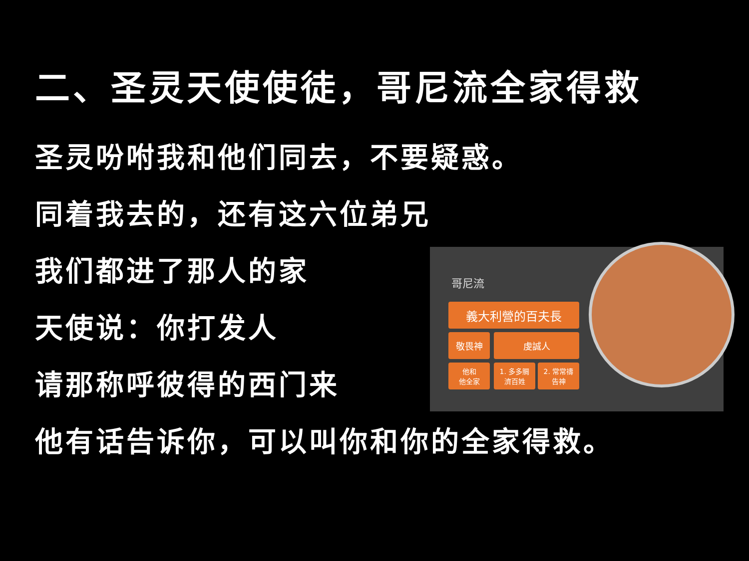二、圣灵天使使徒，哥尼流全家得救
圣灵吩咐我和他们同去，不要疑惑。
同着我去的，还有这六位弟兄
我们都进了那人的家
天使说：你打发人
请那称呼彼得的西门来
他有话告诉你，可以叫你和你的全家得救。
哥尼流
義大利營的百夫長
敬畏神 虔誠人
他和
他全家
1. 多多賙
濟百姓
2. 常常禱
告神